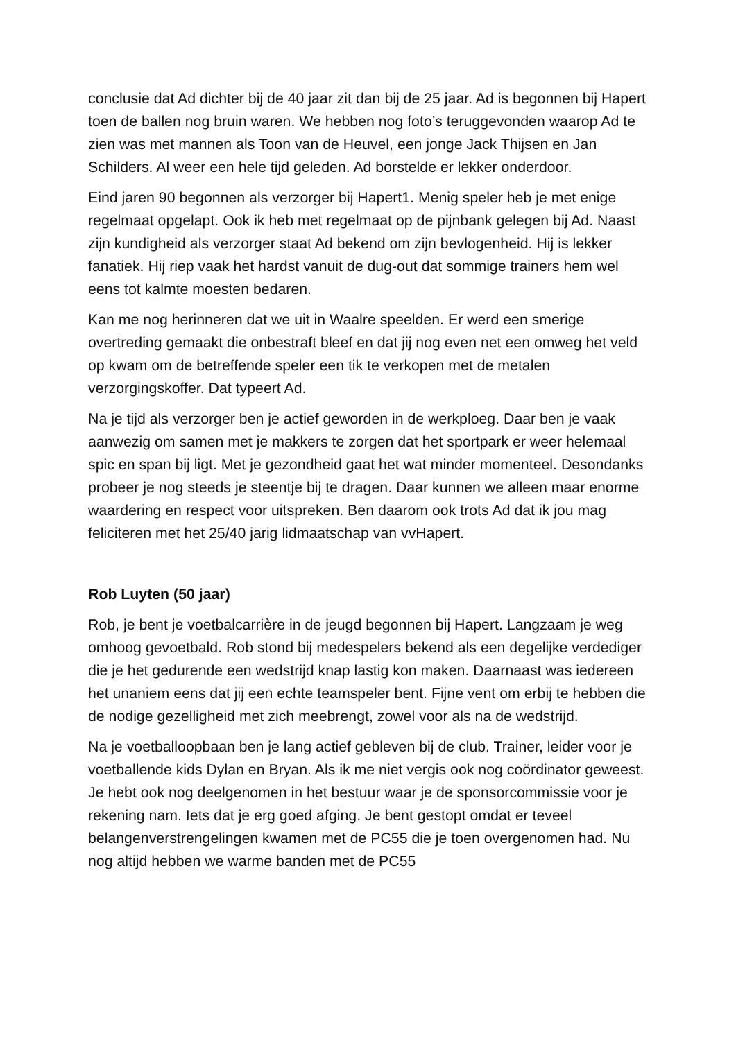conclusie dat Ad dichter bij de 40 jaar zit dan bij de 25 jaar. Ad is begonnen bij Hapert toen de ballen nog bruin waren. We hebben nog foto’s teruggevonden waarop Ad te zien was met mannen als Toon van de Heuvel, een jonge Jack Thijsen en Jan Schilders. Al weer een hele tijd geleden. Ad borstelde er lekker onderdoor.
Eind jaren 90 begonnen als verzorger bij Hapert1. Menig speler heb je met enige regelmaat opgelapt. Ook ik heb met regelmaat op de pijnbank gelegen bij Ad. Naast zijn kundigheid als verzorger staat Ad bekend om zijn bevlogenheid. Hij is lekker fanatiek. Hij riep vaak het hardst vanuit de dug-out dat sommige trainers hem wel eens tot kalmte moesten bedaren.
Kan me nog herinneren dat we uit in Waalre speelden. Er werd een smerige overtreding gemaakt die onbestraft bleef en dat jij nog even net een omweg het veld op kwam om de betreffende speler een tik te verkopen met de metalen verzorgingskoffer. Dat typeert Ad.
Na je tijd als verzorger ben je actief geworden in de werkploeg. Daar ben je vaak aanwezig om samen met je makkers te zorgen dat het sportpark er weer helemaal spic en span bij ligt. Met je gezondheid gaat het wat minder momenteel. Desondanks probeer je nog steeds je steentje bij te dragen. Daar kunnen we alleen maar enorme waardering en respect voor uitspreken. Ben daarom ook trots Ad dat ik jou mag feliciteren met het 25/40 jarig lidmaatschap van vvHapert.
Rob Luyten (50 jaar)
Rob, je bent je voetbalcarrière in de jeugd begonnen bij Hapert. Langzaam je weg omhoog gevoetbald. Rob stond bij medespelers bekend als een degelijke verdediger die je het gedurende een wedstrijd knap lastig kon maken. Daarnaast was iedereen het unaniem eens dat jij een echte teamspeler bent. Fijne vent om erbij te hebben die de nodige gezelligheid met zich meebrengt, zowel voor als na de wedstrijd.
Na je voetballoopbaan ben je lang actief gebleven bij de club. Trainer, leider voor je voetballende kids Dylan en Bryan. Als ik me niet vergis ook nog coördinator geweest. Je hebt ook nog deelgenomen in het bestuur waar je de sponsorcommissie voor je rekening nam. Iets dat je erg goed afging. Je bent gestopt omdat er teveel belangenverstrengelingen kwamen met de PC55 die je toen overgenomen had. Nu nog altijd hebben we warme banden met de PC55